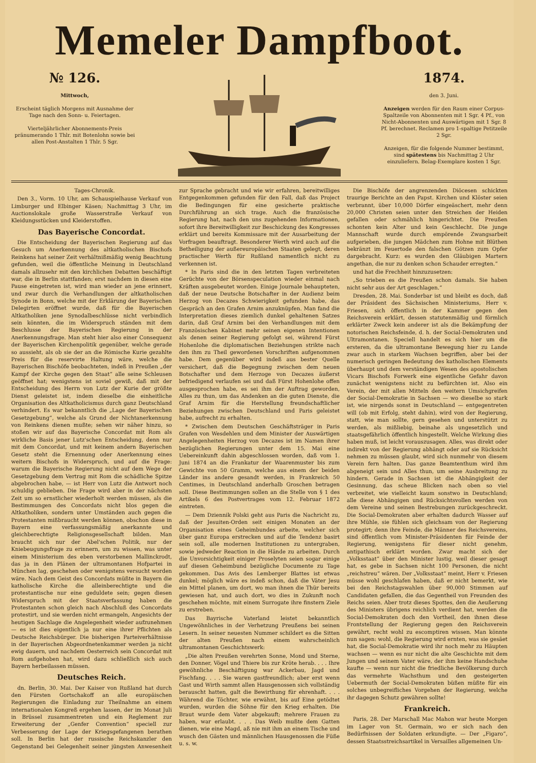Memeler Dampfboot.
№ 126.
Mittwoch,
Erscheint täglich Morgens mit Ausnahme der Tage nach den Sonn- u. Feiertagen.
Vierteljährlicher Abonnements-Preis pränumerando 1 Thlr. mit Botenlohn sowie bei allen Post-Anstalten 1 Thlr. 5 Sgr.
1874.
den 3. Juni.
Anzeigen werden für den Raum einer Corpus-Spaltzeile von Abonnenten mit 1 Sgr. 4 Pf., von Nicht-Abonnenten und Auswärtigen mit 1 Sgr. 8 Pf. berechnet. Reclamen pro 1-spaltige Petitzeile 2 Sgr.
Anzeigen, für die folgende Nummer bestimmt, sind spätestens bis Nachmittag 2 Uhr einzuliefern. Belag-Exemplare kosten 1 Sgr.
Tages-Chronik.
Den 3., Vorm. 10 Uhr, am Schauspielhause Verkauf von Limburger und Elbinger Käsen; Nachmittag 3 Uhr, im Auctionslokale große Wasserstraße Verkauf von Kleidungsstücken und Kleiderstoffen.
Das Bayerische Concordat.
Die Entscheidung der Bayerischen Regierung auf das Gesuch um Anerkennung des altkatholischen Bischofs Reinkens hat seiner Zeit verhältnißmäßig wenig Beachtung gefunden, weil die öffentliche Meinung in Deutschland damals allzusehr mit den kirchlichen Debatten beschäftigt war, die in Berlin stattfanden; erst nachdem in diesen eine Pause eingetreten ist, wird man wieder an jene erinnert, und zwar durch die Verhandlungen der altkatholischen Synode in Bonn, welche mit der Erklärung der Bayerischen Delegirten eröffnet wurde, daß für die Bayerischen Altkatholiken jene Synodalbeschlüsse nicht verbindlich sein könnten, die im Widerspruch ständen mit dem Beschlusse der Bayerischen Regierung in der Anerkennungsfrage. Man steht hier also einer Consequenz der Bayerischen Kirchenpolitik gegenüber, welche gerade so aussieht, als ob sie der an die Römische Kurie gezahlte Preis für die reservirte Haltung wäre, welche die Bayerischen Bischöfe beobachteten, indeß in Preußen „der Kampf der Kirche gegen den Staat“ alle seine Schleusen geöffnet hat; wenigstens ist soviel gewiß, daß mit der Entscheidung des Herrn von Lutz der Kurie der größte Dienst geleistet ist, indem dieselbe die einheitliche Organisation des Altkatholicismus durch ganz Deutschland verhindert. Es war bekanntlich die „Lage der Bayerischen Gesetzgebung“, welche als Grund der Nichtanerkennung von Reinkens dienen mußte; sehen wir näher hinzu, so stoßen wir auf das Bayerische Concordat mit Rom als wirkliche Basis jener Lutz'schen Entscheidung, denn nur mit dem Concordat, und mit keinem andern Bayerischen Gesetz steht die Ernennung oder Anerkennung eines weitern Bischofs in Widerspruch, und auf die Frage: warum die Bayerische Regierung nicht auf dem Wege der Gesetzgebung dem Vertrag mit Rom die schädliche Spitze abgebrochen habe, — ist Herr von Lutz die Antwort noch schuldig geblieben. Die Frage wird aber in der nächsten Zeit um so ernstlicher wiederholt werden müssen, als die Bestimmungen des Concordats nicht blos gegen die Altkatholiken, sondern unter Umständen auch gegen die Protestanten mißbraucht werden können, obschon diese in Bayern eine verfassungsmäßig anerkannte und gleichberechtigte Religionsgesellschaft bilden. Man braucht sich nur der Abel'schen Politik, nur der Kniebeugungsfrage zu erinnern, um zu wissen, was unter einem Ministerium des eben verstorbenen Mallinckrodt, das ja in den Plänen der ultramontanen Hofpartei in München lag, geschehen oder wenigstens versucht worden wäre. Nach dem Geist des Concordats müßte in Bayern die katholische Kirche die alleinberechtigte und die protestantische nur eine geduldete sein; gegen diesen Widerspruch mit der Staatsverfassung haben die Protestanten schon gleich nach Abschluß des Concordats protestirt, und sie werden nicht ermangeln, Angesichts der heutigen Sachlage die Angelegenheit wieder aufzunehmen — es ist dies eigentlich ja nur eine ihrer Pflichten als Deutsche Reichsbürger. Die bisherigen Parteiverhältnisse in der Bayerischen Abgeordnetenkammer werden ja nicht ewig dauern, und nachdem Oesterreich sein Concordat mit Rom aufgehoben hat, wird dazu schließlich sich auch Bayern herbeilassen müssen.
Deutsches Reich.
dn. Berlin, 30. Mai. Der Kaiser von Rußland hat durch den Fürsten Gortschakoff an alle europäischen Regierungen die Einladung zur Theilnahme an einem internationalen Kongreß ergehen lassen, der im Monat Juli in Brüssel zusammentreten und ein Reglement zur Erweiterung der „Genfer Convention“ speciell zur Verbesserung der Lage der Kriegsgefangenen berathen soll. In Berlin hat der russische Reichskanzler den Gegenstand bei Gelegenheit seiner jüngsten Anwesenheit zur Sprache gebracht und wie wir erfahren, bereitwilliges Entgegenkommen gefunden für den Fall, daß das Project die Bedingungen für eine gesicherte praktische Durchführung an sich trage. Auch die französische Regierung hat, nach den uns zugehenden Informationen, sofort ihre Bereitwilligkeit zur Beschickung des Kongresses erklärt und bereits Kommissare mit der Ausarbeitung der Vorfragen beauftragt. Besonderer Werth wird auch auf die Betheiligung der außereuropäischen Staaten gelegt, deren practischer Werth für Rußland namentlich nicht zu verkennen ist.
* In Paris sind die in den letzten Tagen verbreiteten Gerüchte von der Börsenspeculation wieder einmal nach Kräften ausgebeutet worden. Einige Journale behaupteten, daß der neue Deutsche Botschafter in der Audienz beim Herzog von Decazes Schwierigkeit gefunden habe, das Gespräch an den Grafen Arnim anzuknüpfen. Man fand die Interpretation dieses ziemlich dunkel gehaltenen Satzes darin, daß Graf Arnim bei den Verhandlungen mit dem Französischen Kabinet mehr seinen eigenen Intentionen als denen seiner Regierung gefolgt sei, während Fürst Hohenlohe die diplomatischen Beziehungen strikte nach den ihm zu Theil gewordenen Vorschriften aufgenommen habe. Dem gegenüber wird indeß aus bester Quelle versichert, daß die Begegnung zwischen dem neuen Botschafter und dem Herzoge von Decazes äußerst befriedigend verlaufen sei und daß Fürst Hohenlohe offen ausgesprochen habe, es sei ihm der Auftrag geworden, Alles zu thun, um das Andenken an die guten Dienste, die Graf Arnim für die Herstellung freundschaftlicher Beziehungen zwischen Deutschland und Paris geleistet habe, aufrecht zu erhalten.
* Zwischen dem Deutschen Geschäftsträger in Paris Grafen von Wesdehlen und dem Minister der Auswärtigen Angelegenheiten Herzog von Decazes ist im Namen ihrer bezüglichen Regierungen unter dem 15. Mai eine Uebereinkunft dahin abgeschlossen worden, daß vom 1. Juni 1874 an die Frankatur der Waarenmuster bis zum Gewichte von 50 Gramm, welche aus einem der beiden Länder ins andere gesandt werden, in Frankreich 50 Centimes, in Deutschland anderhalb Groschen betragen soll. Diese Bestimmungen sollen an die Stelle von § 1 des Artikels 6 des Postvertrages vom 12. Februar 1872 eintreten.
— Dem Dziennik Polski geht aus Paris die Nachricht zu, daß der Jesuiten-Orden seit einigen Monaten an der Organisation eines Geheimbundes arbeite, welcher sich über ganz Europa erstrecken und auf die Tendenz basirt sein soll, alle modernen Institutionen zu untergraben, sowie jedweder Reaction in die Hände zu arbeiten. Durch die Unvorsichtigkeit einiger Proselyten seien sogar einige auf diesen Geheimbund bezügliche Documente zu Tage gekommen. Das Avis des Lemberger Blattes ist etwas dunkel; möglich wäre es indeß schon, daß die Väter Jesu ein Mittel planen, um dort, wo man ihnen die Thür bereits gewiesen hat, und auch dort, wo dies in Zukunft noch geschehen möchte, mit einem Surrogate ihre finstern Ziele zu erstreben.
Das Bayrische Vaterland leistet bekanntlich Ungewöhnliches in der Verhetzung Preußens bei seinen Lesern. In seiner neuesten Nummer schildert es die Sitten der alten Preußen nach einem wahrscheinlich ultramontanen Geschichtswerk:
„Die alten Preußen verehrten Sonne, Mond und Sterne, den Donner, Vögel und Thiere bis zur Kröte herab. . . . Ihre gewöhnliche Beschäftigung war Ackerbau, Jagd und Fischfang. . . . Sie waren gastfreundlich; aber erst wenn Gast und Wirth sammt allen Hausgenossen sich vollständig berauscht hatten, galt die Bewirthung für ehrenhaft. . . . Während die Töchter, wie erwähnt, bis auf Eine getödtet wurden, wurden die Söhne für den Krieg erhalten. Die Braut wurde dem Vater abgekauft; mehrere Frauen zu haben, war erlaubt. . . . Das Weib mußte dem Gatten dienen, wie eine Magd, aß nie mit ihm an einem Tische und wusch den Gästen und männlichen Hausgenossen die Füße u. s. w.
Die Bischöfe der angrenzenden Diöcesen schickten traurige Berichte an den Papst. Kirchen und Klöster seien verbrannt, über 10,000 Dörfer eingeäschert, mehr denn 20,000 Christen seien unter den Streichen der Heiden gefallen oder schmählich hingerichtet. Die Preußen schonten kein Alter und kein Geschlecht. Die junge Mannschaft wurde durch empörende Zwangsarbeit aufgerieben, die jungen Mädchen zum Hohne mit Blüthen bekränzt im Feuertode den falschen Götzen zum Opfer dargebracht. Kurz: es wurden den Gläubigen Martern angethan, die nur zu denken schon Schauder erregten.“
und hat die Frechheit hinzuzusetzen:
„So trieben es die Preußen schon damals. Sie haben nicht sehr aus der Art geschlagen.“
Dresden, 28. Mai. Sonderbar ist und bleibt es doch, daß der Präsident des Sächsischen Ministeriums, Herr v. Friesen, sich öffentlich in der Kammer gegen den Reichsverein erklärt, dessen statutenmäßig und förmlich erklärter Zweck kein anderer ist als die Bekämpfung der notorischen Reichsfeinde, d. h. der Social-Demokraten und Ultramontanen. Speciell handelt es sich hier um die ersteren, da die ultramontane Bewegung hier zu Lande zwar auch in starkem Wachsen begriffen, aber bei der numerisch geringen Bedeutung des katholischen Elements überhaupt und dem verständigen Wesen des apostolischen Vicars Bischofs Forwerk eine eigentliche Gefahr davon zunächst wenigstens nicht zu befürchten ist. Also ein Verein, der mit allen Mitteln den weitern Umsichgreifen der Social-Demokratie in Sachsen — wo dieselbe so stark ist, wie nirgends sonst in Deutschland — entgegentreten will (ob mit Erfolg, steht dahin), wird von der Regierung, statt, wie man sollte, gern gesehen und unterstützt zu werden, als mißliebig, beinahe als ungesetzlich und staatsgefährlich öffentlich hingestellt. Welche Wirkung dies haben muß, ist leicht vorauszusagen. Alles, was direkt oder indirekt von der Regierung abhängt oder auf sie Rücksicht nehmen zu müssen glaubt, wird sich nunmehr von diesem Verein fern halten. Das ganze Beamtenthum wird ihm abgeneigt sein und Alles thun, um seine Ausbreitung zu hindern. Gerade in Sachsen ist die Abhängigkeit der Gesinnung, das scheue Blicken nach oben so viel verbreitet, wie vielleicht kaum sonstwo in Deutschland; alle diese Abhängigen und Rücksichtsvollen werden von dem Vereine und seinen Bestrebungen zurückgeschreckt. Die Social-Demokraten aber erhalten dadurch Wasser auf ihre Mühle, sie fühlen sich gleichsam von der Regierung protegirt; denn ihre Feinde, die Männer des Reichsvereins, sind öffentlich vom Minister-Präsidenten für Feinde der Regierung, wenigstens für dieser nicht genehm, antipathisch erklärt worden. Zwar macht sich der „Volksstaat“ über den Minister lustig, weil dieser gesagt hat, es gebe in Sachsen nicht 100 Personen, die nicht „reichstreu“ wären. Der „Volksstaat“ meint, Herr v. Friesen müsse wohl geschlafen haben, daß er nicht bemerkt, wie bei den Reichstagswahlen über 90,000 Stimmen auf Candidaten gefallen, die das Gegentheil von Freunden des Reichs seien. Aber trotz dieses Spottes, den die Aeußerung des Ministers übrigens reichlich verdient hat, werden die Social-Demokraten doch den Vortheil, den ihnen diese Frontstellung der Regierung gegen den Reichsverein gewährt, recht wohl zu escomptiren wissen. Man könnte nun sagen: wohl, die Regierung wird ernten, was sie gesäet hat, die Social-Demokratie wird ihr noch mehr zu Häupten wachsen — wenn es nur nicht die alte Geschichte mit dem Jungen und seinem Vater wäre, der ihm keine Handschuhe kaufte — wenn nur nicht die friedliche Bevölkerung durch das vermehrte Wachsthum und den gesteigerten Uebermuth der Social-Demokraten büßen müßte für ein solches unbegreifliches Vorgehen der Regierung, welche ihr dagegen Schutz gewähren sollte!
Frankreich.
Paris, 28. Der Marschall Mac Mahon war heute Morgen im Lager von St. Germain, wo er sich nach den Bedürfnissen der Soldaten erkundigte. — Der „Figaro“, dessen Staatsstreichsartikel in Versailles allgemeinen Un-